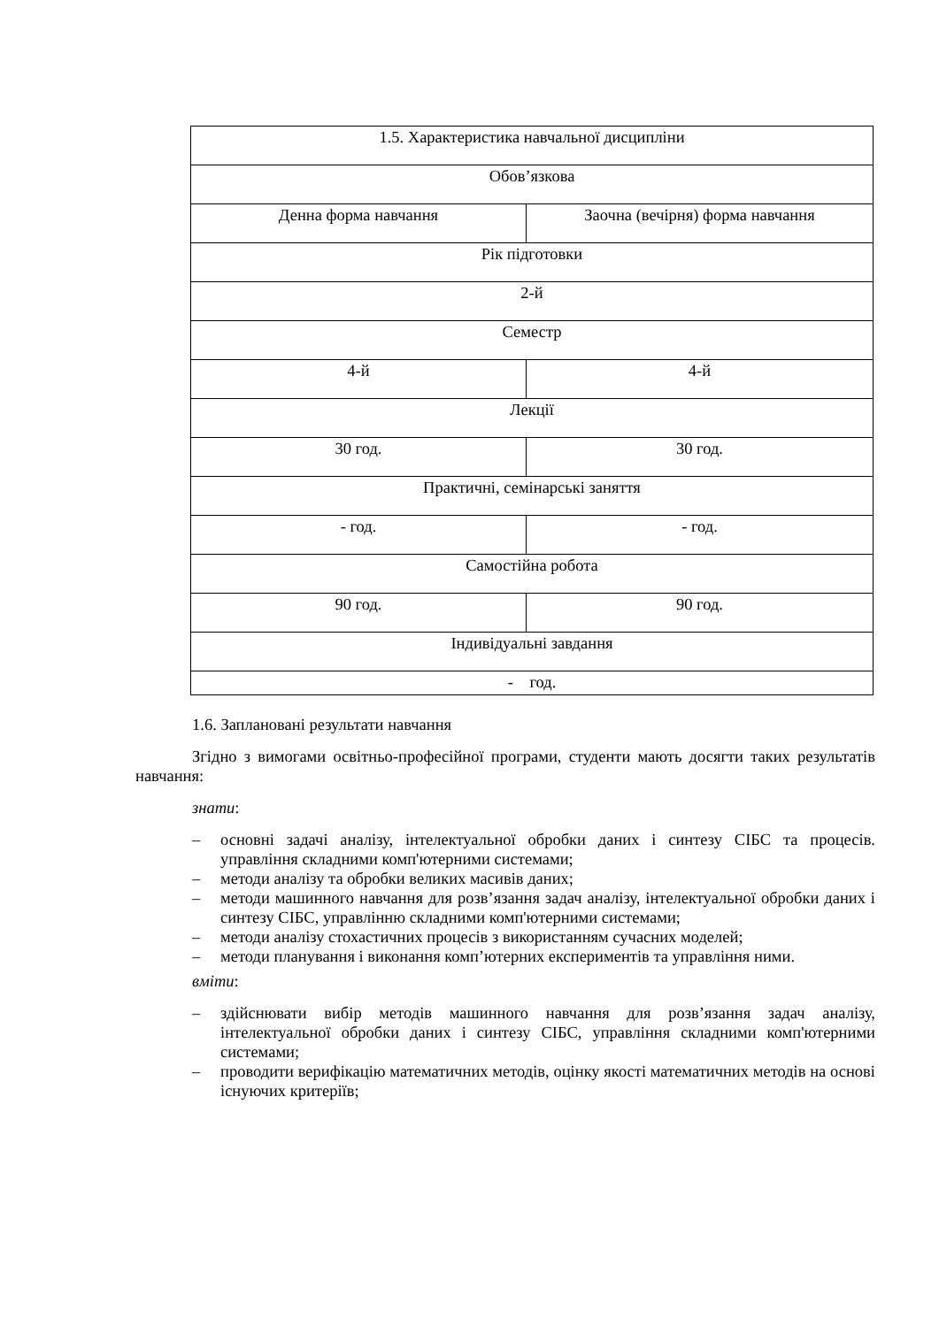| 1.5. Характеристика навчальної дисципліни | |
| Обов’язкова | |
| Денна форма навчання | Заочна (вечірня) форма навчання |
| Рік підготовки | |
| 2-й | |
| Семестр | |
| 4-й | 4-й |
| Лекції | |
| 30 год. | 30 год. |
| Практичні, семінарські заняття | |
| - год. | - год. |
| Самостійна робота | |
| 90 год. | 90 год. |
| Індивідуальні завдання | |
| - год. | |
1.6. Заплановані результати навчання
Згідно з вимогами освітньо-професійної програми, студенти мають досягти таких результатів навчання:
знати:
– основні задачі аналізу, інтелектуальної обробки даних і синтезу СІБС та процесів. управління складними комп'ютерними системами;
– методи аналізу та обробки великих масивів даних;
– методи машинного навчання для розв’язання задач аналізу, інтелектуальної обробки даних і синтезу СІБС, управлінню складними комп'ютерними системами;
– методи аналізу стохастичних процесів з використанням сучасних моделей;
– методи планування і виконання комп’ютерних експериментів та управління ними.
вміти:
– здійснювати вибір методів машинного навчання для розв’язання задач аналізу, інтелектуальної обробки даних і синтезу СІБС, управління складними комп'ютерними системами;
– проводити верифікацію математичних методів, оцінку якості математичних методів на основі існуючих критеріїв;